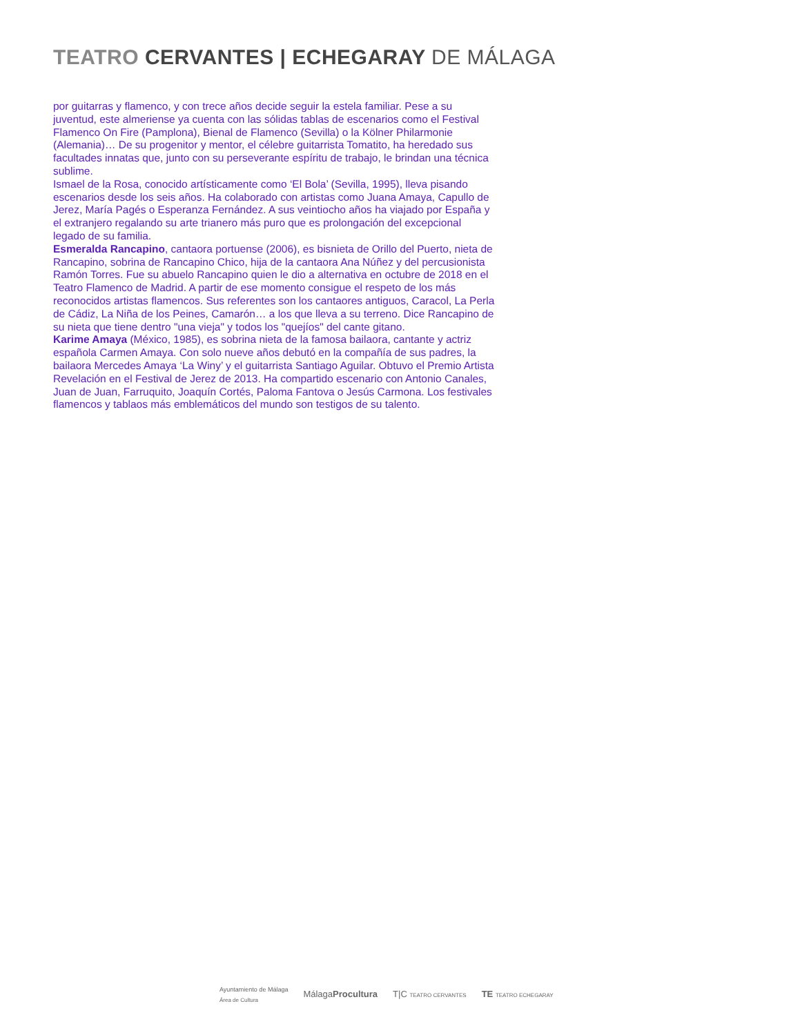TEATRO CERVANTES | ECHEGARAY DE MÁLAGA
por guitarras y flamenco, y con trece años decide seguir la estela familiar. Pese a su juventud, este almeriense ya cuenta con las sólidas tablas de escenarios como el Festival Flamenco On Fire (Pamplona), Bienal de Flamenco (Sevilla) o la Kölner Philarmonie (Alemania)… De su progenitor y mentor, el célebre guitarrista Tomatito, ha heredado sus facultades innatas que, junto con su perseverante espíritu de trabajo, le brindan una técnica sublime.
Ismael de la Rosa, conocido artísticamente como ‘El Bola’ (Sevilla, 1995), lleva pisando escenarios desde los seis años. Ha colaborado con artistas como Juana Amaya, Capullo de Jerez, María Pagés o Esperanza Fernández. A sus veintiocho años ha viajado por España y el extranjero regalando su arte trianero más puro que es prolongación del excepcional legado de su familia.
Esmeralda Rancapino, cantaora portuense (2006), es bisnieta de Orillo del Puerto, nieta de Rancapino, sobrina de Rancapino Chico, hija de la cantaora Ana Núñez y del percusionista Ramón Torres. Fue su abuelo Rancapino quien le dio a alternativa en octubre de 2018 en el Teatro Flamenco de Madrid. A partir de ese momento consigue el respeto de los más reconocidos artistas flamencos. Sus referentes son los cantaores antiguos, Caracol, La Perla de Cádiz, La Niña de los Peines, Camarón… a los que lleva a su terreno. Dice Rancapino de su nieta que tiene dentro "una vieja" y todos los "quejíos" del cante gitano.
Karime Amaya (México, 1985), es sobrina nieta de la famosa bailaora, cantante y actriz española Carmen Amaya. Con solo nueve años debutó en la compañía de sus padres, la bailaora Mercedes Amaya ‘La Winy’ y el guitarrista Santiago Aguilar. Obtuvo el Premio Artista Revelación en el Festival de Jerez de 2013. Ha compartido escenario con Antonio Canales, Juan de Juan, Farruquito, Joaquín Cortés, Paloma Fantova o Jesús Carmona. Los festivales flamencos y tablaos más emblemáticos del mundo son testigos de su talento.
Ayuntamiento de Málaga
Área de Cultura
MálagaProcultura T|C TEATRO CERVANTES
TE TEATRO ECHEGARAY